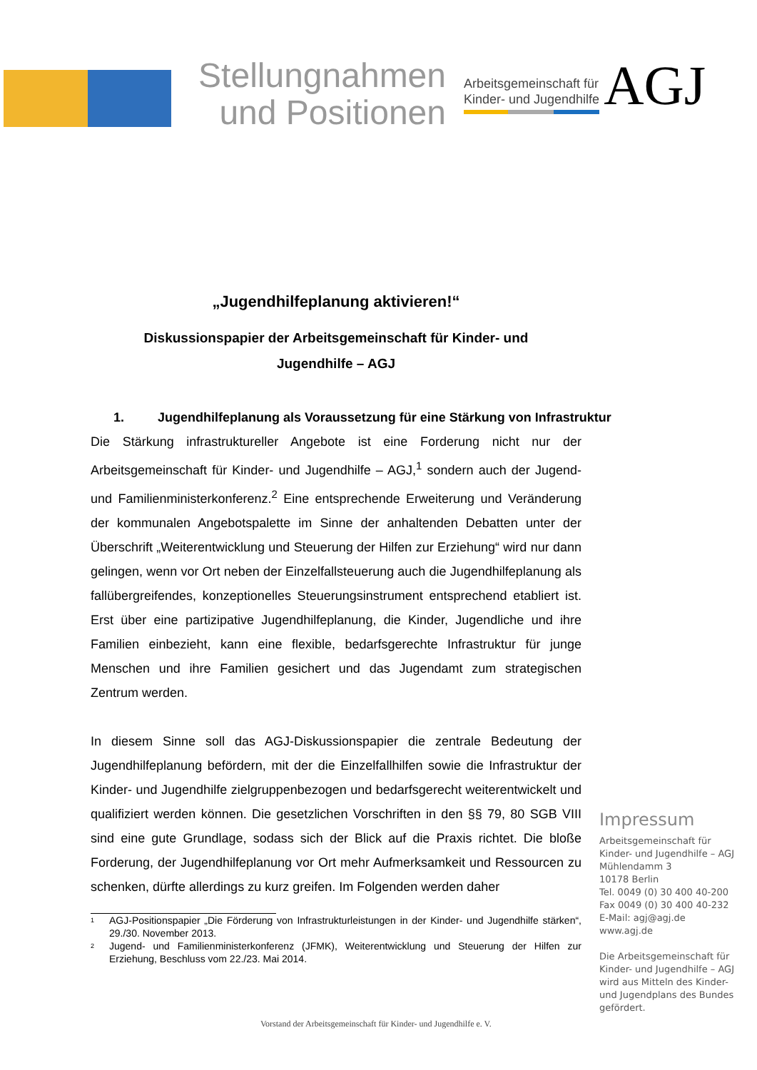Stellungnahmen
und Positionen
Arbeitsgemeinschaft für
Kinder- und Jugendhilfe
AGJ
„Jugendhilfeplanung aktivieren!“
Diskussionspapier der Arbeitsgemeinschaft für Kinder- und
Jugendhilfe – AGJ
1. Jugendhilfeplanung als Voraussetzung für eine Stärkung von Infrastruktur
Die Stärkung infrastruktureller Angebote ist eine Forderung nicht nur der Arbeitsgemeinschaft für Kinder- und Jugendhilfe – AGJ,<sup>1</sup> sondern auch der Jugend- und Familienministerkonferenz.<sup>2</sup> Eine entsprechende Erweiterung und Veränderung der kommunalen Angebotspalette im Sinne der anhaltenden Debatten unter der Überschrift „Weiterentwicklung und Steuerung der Hilfen zur Erziehung“ wird nur dann gelingen, wenn vor Ort neben der Einzelfallsteuerung auch die Jugendhilfeplanung als fallübergreifendes, konzeptionelles Steuerungsinstrument entsprechend etabliert ist. Erst über eine partizipative Jugendhilfeplanung, die Kinder, Jugendliche und ihre Familien einbezieht, kann eine flexible, bedarfsgerechte Infrastruktur für junge Menschen und ihre Familien gesichert und das Jugendamt zum strategischen Zentrum werden.
In diesem Sinne soll das AGJ-Diskussionspapier die zentrale Bedeutung der Jugendhilfeplanung befördern, mit der die Einzelfallhilfen sowie die Infrastruktur der Kinder- und Jugendhilfe zielgruppenbezogen und bedarfsgerecht weiterentwickelt und qualifiziert werden können. Die gesetzlichen Vorschriften in den §§ 79, 80 SGB VIII sind eine gute Grundlage, sodass sich der Blick auf die Praxis richtet. Die bloße Forderung, der Jugendhilfeplanung vor Ort mehr Aufmerksamkeit und Ressourcen zu schenken, dürfte allerdings zu kurz greifen. Im Folgenden werden daher
<sup>1</sup> AGJ-Positionspapier „Die Förderung von Infrastrukturleistungen in der Kinder- und Jugendhilfe stärken“, 29./30. November 2013.
<sup>2</sup> Jugend- und Familienministerkonferenz (JFMK), Weiterentwicklung und Steuerung der Hilfen zur Erziehung, Beschluss vom 22./23. Mai 2014.
Impressum
Arbeitsgemeinschaft für
Kinder- und Jugendhilfe – AGJ
Mühlendamm 3
10178 Berlin
Tel. 0049 (0) 30 400 40-200
Fax 0049 (0) 30 400 40-232
E-Mail: agj@agj.de
www.agj.de
Die Arbeitsgemeinschaft für
Kinder- und Jugendhilfe – AGJ
wird aus Mitteln des Kinder-
und Jugendplans des Bundes
gefördert.
Vorstand der Arbeitsgemeinschaft für Kinder- und Jugendhilfe e. V.